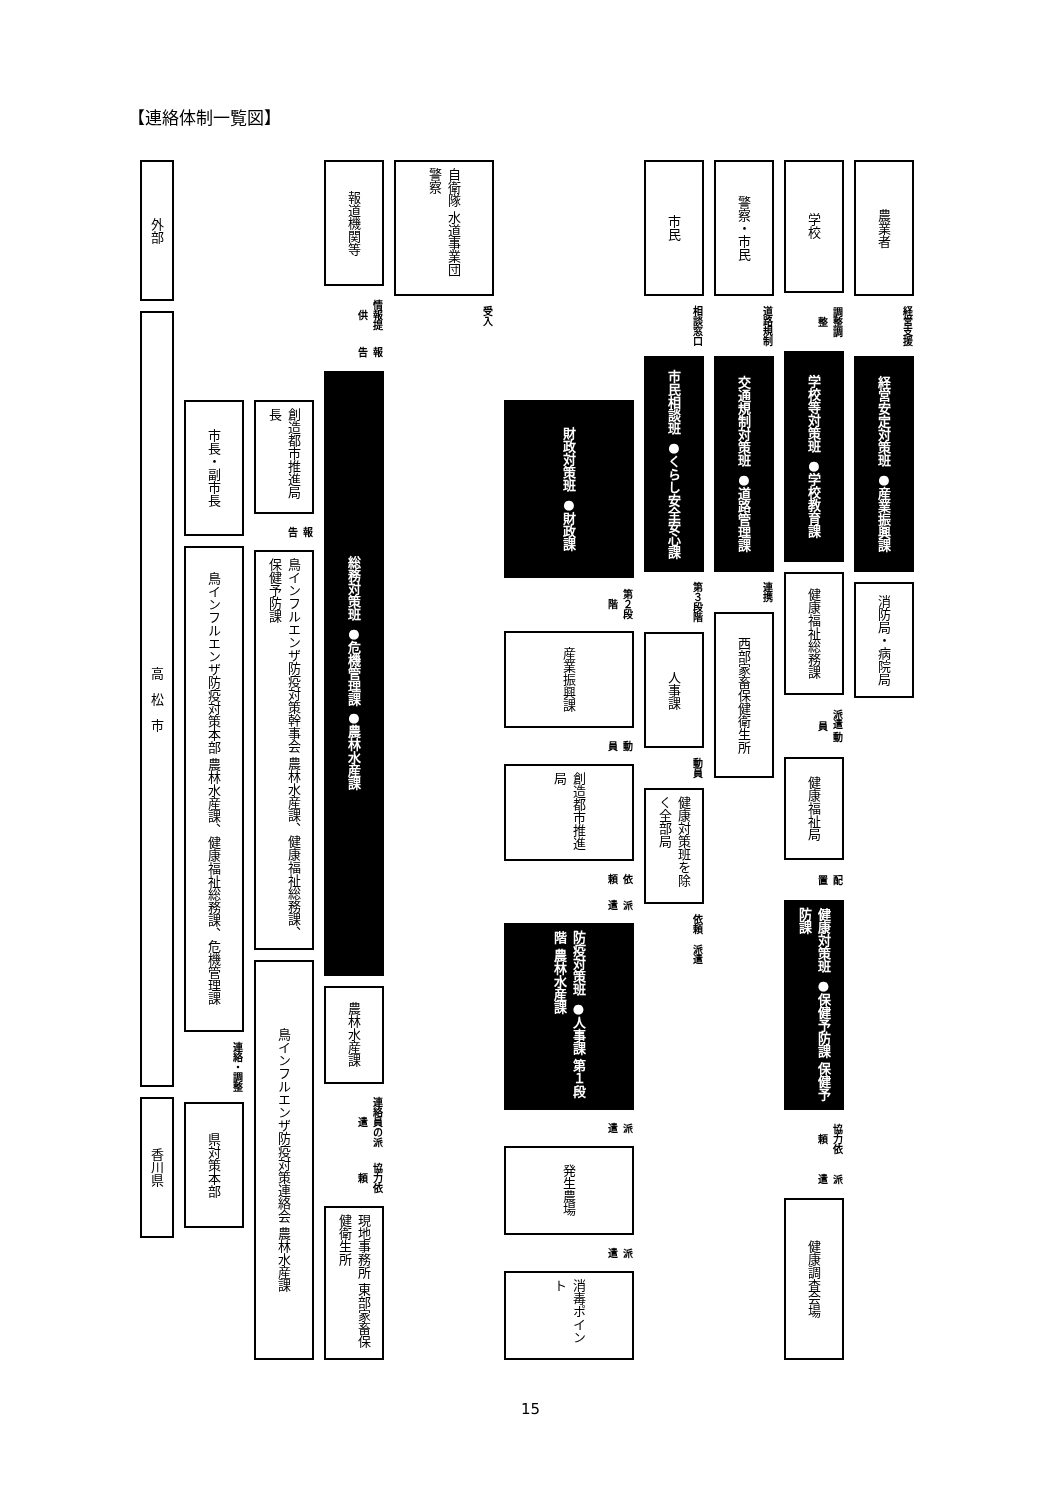【連絡体制一覧図】
外部
高　松　市
香川県
市長・副市長
鳥インフルエンザ防疫対策本部 農林水産課、健康福祉総務課、危機管理課
連絡・調整
県対策本部
創造都市推進局長
報告
鳥インフルエンザ防疫対策幹事会 農林水産課、健康福祉総務課、保健予防課
鳥インフルエンザ防疫対策連絡会 農林水産課
報道機関等
情報提供
報告
総務対策班 ●危機管理課 ●農林水産課
農林水産課
連絡員の派遣
協力依頼
現地事務所 東部家畜保健衛生所
自衛隊 水道事業団 警察
受入
財政対策班 ●財政課
第２段階
産業振興課
動員
創造都市推進局
依頼
派遣
防疫対策班 ●人事課 第１段階 農林水産課
派遣
発生農場
派遣
消毒ポイント
市民
相談窓口
市民相談班 ●くらし安全安心課
第３段階
人事課
動員
健康対策班を除く全部局
依頼
派遣
警察・市民
道路規制
交通規制対策班 ●道路管理課
連携
西部家畜保健衛生所
学校
調整調整
学校等対策班 ●学校教育課
健康福祉総務課
派遣 動員
健康福祉局
配置
健康対策班 ●保健予防課 保健予防課
協力依頼
派遣
健康調査会場
農業者
経営支援
経営安定対策班 ●産業振興課
消防局・病院局
15